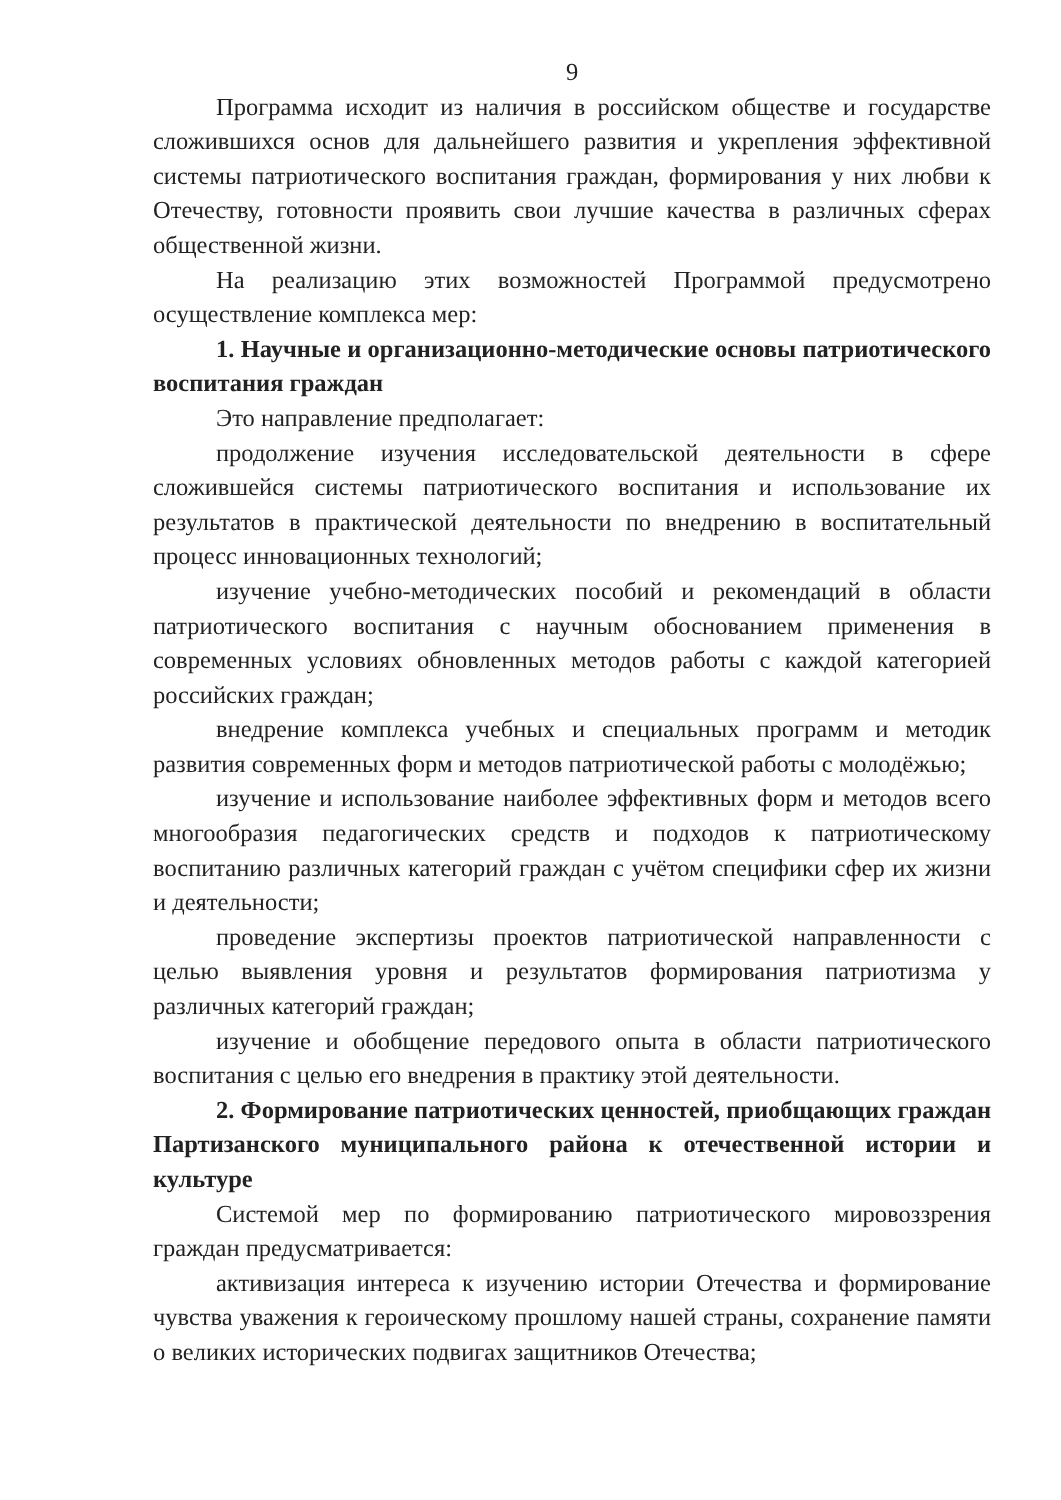9
Программа исходит из наличия в российском обществе и государстве сложившихся основ для дальнейшего развития и укрепления эффективной системы патриотического воспитания граждан, формирования у них любви к Отечеству, готовности проявить свои лучшие качества в различных сферах общественной жизни.
На реализацию этих возможностей Программой предусмотрено осуществление комплекса мер:
1. Научные и организационно-методические основы патриотического воспитания граждан
Это направление предполагает:
продолжение изучения исследовательской деятельности в сфере сложившейся системы патриотического воспитания и использование их результатов в практической деятельности по внедрению в воспитательный процесс инновационных технологий;
изучение учебно-методических пособий и рекомендаций в области патриотического воспитания с научным обоснованием применения в современных условиях обновленных методов работы с каждой категорией российских граждан;
внедрение комплекса учебных и специальных программ и методик развития современных форм и методов патриотической работы с молодёжью;
изучение и использование наиболее эффективных форм и методов всего многообразия педагогических средств и подходов к патриотическому воспитанию различных категорий граждан с учётом специфики сфер их жизни и деятельности;
проведение экспертизы проектов патриотической направленности с целью выявления уровня и результатов формирования патриотизма у различных категорий граждан;
изучение и обобщение передового опыта в области патриотического воспитания с целью его внедрения в практику этой деятельности.
2. Формирование патриотических ценностей, приобщающих граждан Партизанского муниципального района к отечественной истории и культуре
Системой мер по формированию патриотического мировоззрения граждан предусматривается:
активизация интереса к изучению истории Отечества и формирование чувства уважения к героическому прошлому нашей страны, сохранение памяти о великих исторических подвигах защитников Отечества;